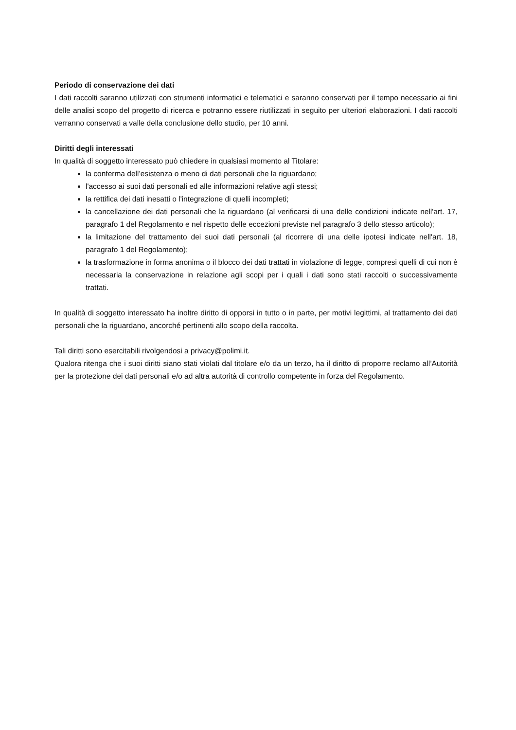Periodo di conservazione dei dati
I dati raccolti saranno utilizzati con strumenti informatici e telematici e saranno conservati per il tempo necessario ai fini delle analisi scopo del progetto di ricerca e potranno essere riutilizzati in seguito per ulteriori elaborazioni. I dati raccolti verranno conservati a valle della conclusione dello studio, per 10 anni.
Diritti degli interessati
In qualità di soggetto interessato può chiedere in qualsiasi momento al Titolare:
la conferma dell’esistenza o meno di dati personali che la riguardano;
l'accesso ai suoi dati personali ed alle informazioni relative agli stessi;
la rettifica dei dati inesatti o l'integrazione di quelli incompleti;
la cancellazione dei dati personali che la riguardano (al verificarsi di una delle condizioni indicate nell'art. 17, paragrafo 1 del Regolamento e nel rispetto delle eccezioni previste nel paragrafo 3 dello stesso articolo);
la limitazione del trattamento dei suoi dati personali (al ricorrere di una delle ipotesi indicate nell'art. 18, paragrafo 1 del Regolamento);
la trasformazione in forma anonima o il blocco dei dati trattati in violazione di legge, compresi quelli di cui non è necessaria la conservazione in relazione agli scopi per i quali i dati sono stati raccolti o successivamente trattati.
In qualità di soggetto interessato ha inoltre diritto di opporsi in tutto o in parte, per motivi legittimi, al trattamento dei dati personali che la riguardano, ancorché pertinenti allo scopo della raccolta.
Tali diritti sono esercitabili rivolgendosi a privacy@polimi.it.
Qualora ritenga che i suoi diritti siano stati violati dal titolare e/o da un terzo, ha il diritto di proporre reclamo all’Autorità per la protezione dei dati personali e/o ad altra autorità di controllo competente in forza del Regolamento.